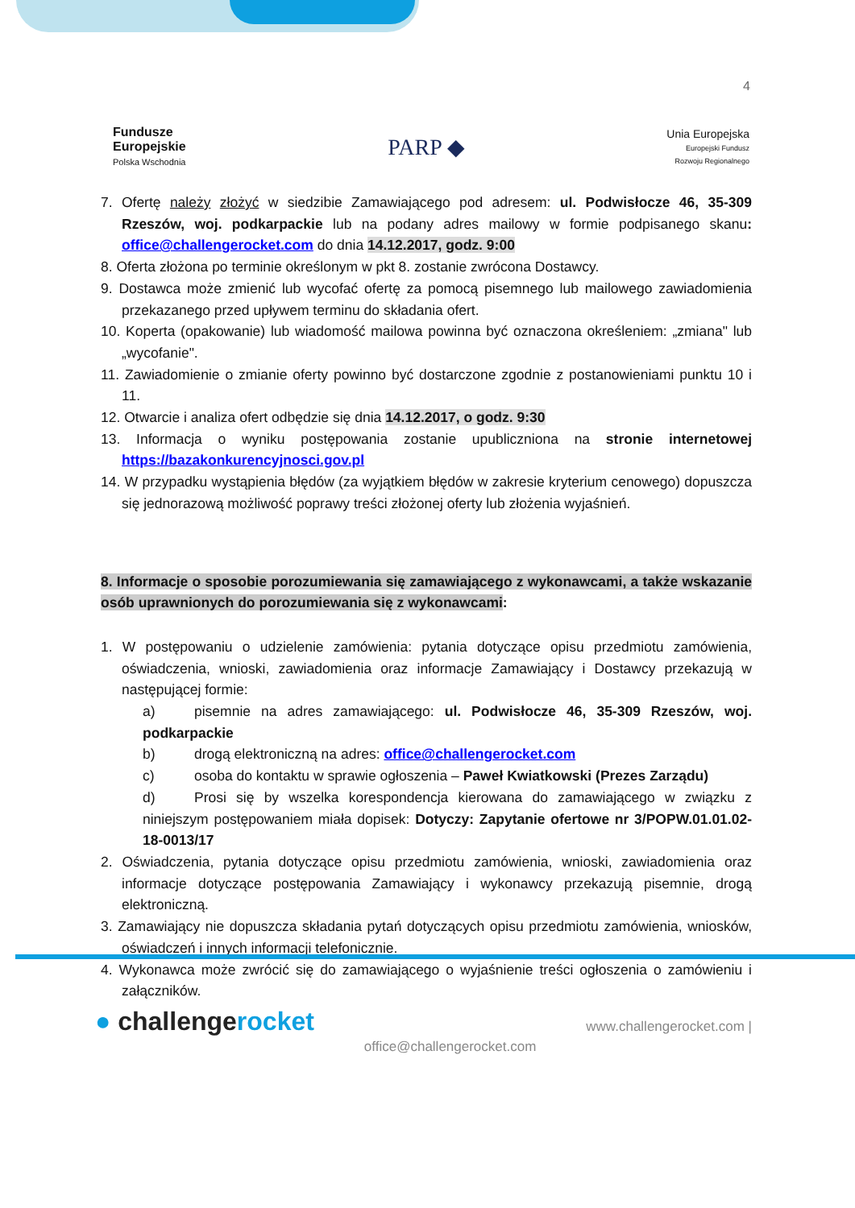4
Fundusze
Europejskie
Polska Wschodnia
PARP ◆
Unia Europejska
Europejski Fundusz
Rozwoju Regionalnego
7. Ofertę należy złożyć w siedzibie Zamawiającego pod adresem: ul. Podwisłocze 46, 35-309 Rzeszów, woj. podkarpackie lub na podany adres mailowy w formie podpisanego skanu: office@challengerocket.com do dnia 14.12.2017, godz. 9:00
8. Oferta złożona po terminie określonym w pkt 8. zostanie zwrócona Dostawcy.
9. Dostawca może zmienić lub wycofać ofertę za pomocą pisemnego lub mailowego zawiadomienia przekazanego przed upływem terminu do składania ofert.
10. Koperta (opakowanie) lub wiadomość mailowa powinna być oznaczona określeniem: „zmiana" lub „wycofanie".
11. Zawiadomienie o zmianie oferty powinno być dostarczone zgodnie z postanowieniami punktu 10 i 11.
12. Otwarcie i analiza ofert odbędzie się dnia 14.12.2017, o godz. 9:30
13. Informacja o wyniku postępowania zostanie upubliczniona na stronie internetowej https://bazakonkurencyjnosci.gov.pl
14. W przypadku wystąpienia błędów (za wyjątkiem błędów w zakresie kryterium cenowego) dopuszcza się jednorazową możliwość poprawy treści złożonej oferty lub złożenia wyjaśnień.
8. Informacje o sposobie porozumiewania się zamawiającego z wykonawcami, a także wskazanie osób uprawnionych do porozumiewania się z wykonawcami:
1. W postępowaniu o udzielenie zamówienia: pytania dotyczące opisu przedmiotu zamówienia, oświadczenia, wnioski, zawiadomienia oraz informacje Zamawiający i Dostawcy przekazują w następującej formie:
a) pisemnie na adres zamawiającego: ul. Podwisłocze 46, 35-309 Rzeszów, woj. podkarpackie
b) drogą elektroniczną na adres: office@challengerocket.com
c) osoba do kontaktu w sprawie ogłoszenia – Paweł Kwiatkowski (Prezes Zarządu)
d) Prosi się by wszelka korespondencja kierowana do zamawiającego w związku z niniejszym postępowaniem miała dopisek: Dotyczy: Zapytanie ofertowe nr 3/POPW.01.01.02-18-0013/17
2. Oświadczenia, pytania dotyczące opisu przedmiotu zamówienia, wnioski, zawiadomienia oraz informacje dotyczące postępowania Zamawiający i wykonawcy przekazują pisemnie, drogą elektroniczną.
3. Zamawiający nie dopuszcza składania pytań dotyczących opisu przedmiotu zamówienia, wniosków, oświadczeń i innych informacji telefonicznie.
4. Wykonawca może zwrócić się do zamawiającego o wyjaśnienie treści ogłoszenia o zamówieniu i załączników.
● challengerocket
office@challengerocket.com
www.challengerocket.com |